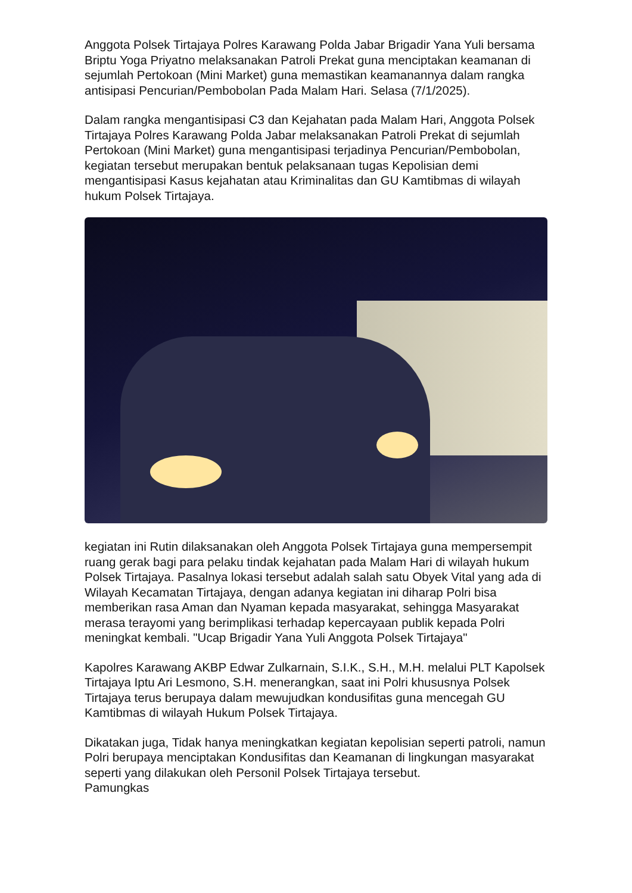Anggota Polsek Tirtajaya Polres Karawang Polda Jabar Brigadir Yana Yuli bersama Briptu Yoga Priyatno melaksanakan Patroli Prekat guna menciptakan keamanan di sejumlah Pertokoan (Mini Market) guna memastikan keamanannya dalam rangka antisipasi Pencurian/Pembobolan Pada Malam Hari. Selasa (7/1/2025).
Dalam rangka mengantisipasi C3 dan Kejahatan pada Malam Hari, Anggota Polsek Tirtajaya Polres Karawang Polda Jabar melaksanakan Patroli Prekat di sejumlah Pertokoan (Mini Market) guna mengantisipasi terjadinya Pencurian/Pembobolan, kegiatan tersebut merupakan bentuk pelaksanaan tugas Kepolisian demi mengantisipasi Kasus kejahatan atau Kriminalitas dan GU Kamtibmas di wilayah hukum Polsek Tirtajaya.
kegiatan ini Rutin dilaksanakan oleh Anggota Polsek Tirtajaya guna mempersempit ruang gerak bagi para pelaku tindak kejahatan pada Malam Hari di wilayah hukum Polsek Tirtajaya. Pasalnya lokasi tersebut adalah salah satu Obyek Vital yang ada di Wilayah Kecamatan Tirtajaya, dengan adanya kegiatan ini diharap Polri bisa memberikan rasa Aman dan Nyaman kepada masyarakat, sehingga Masyarakat merasa terayomi yang berimplikasi terhadap kepercayaan publik kepada Polri meningkat kembali. "Ucap Brigadir Yana Yuli Anggota Polsek Tirtajaya"
Kapolres Karawang AKBP Edwar Zulkarnain, S.I.K., S.H., M.H. melalui PLT Kapolsek Tirtajaya Iptu Ari Lesmono, S.H. menerangkan, saat ini Polri khususnya Polsek Tirtajaya terus berupaya dalam mewujudkan kondusifitas guna mencegah GU Kamtibmas di wilayah Hukum Polsek Tirtajaya.
Dikatakan juga, Tidak hanya meningkatkan kegiatan kepolisian seperti patroli, namun Polri berupaya menciptakan Kondusifitas dan Keamanan di lingkungan masyarakat seperti yang dilakukan oleh Personil Polsek Tirtajaya tersebut.
Pamungkas